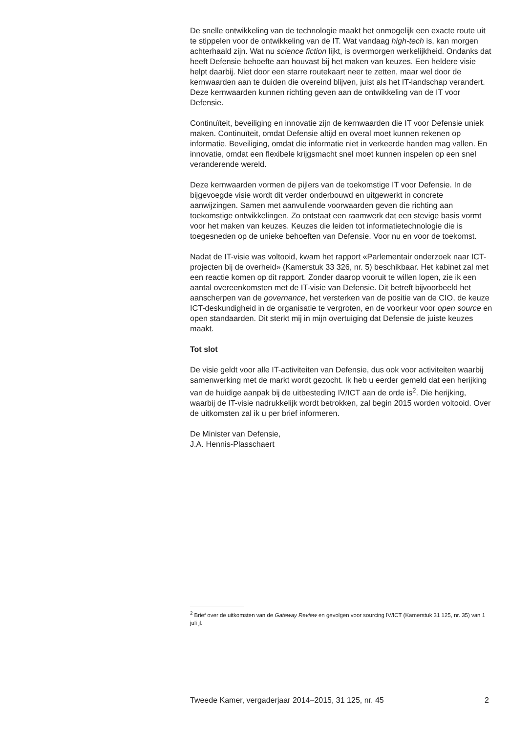De snelle ontwikkeling van de technologie maakt het onmogelijk een exacte route uit te stippelen voor de ontwikkeling van de IT. Wat vandaag high-tech is, kan morgen achterhaald zijn. Wat nu science fiction lijkt, is overmorgen werkelijkheid. Ondanks dat heeft Defensie behoefte aan houvast bij het maken van keuzes. Een heldere visie helpt daarbij. Niet door een starre routekaart neer te zetten, maar wel door de kernwaarden aan te duiden die overeind blijven, juist als het IT-landschap verandert. Deze kernwaarden kunnen richting geven aan de ontwikkeling van de IT voor Defensie.
Continuïteit, beveiliging en innovatie zijn de kernwaarden die IT voor Defensie uniek maken. Continuïteit, omdat Defensie altijd en overal moet kunnen rekenen op informatie. Beveiliging, omdat die informatie niet in verkeerde handen mag vallen. En innovatie, omdat een flexibele krijgsmacht snel moet kunnen inspelen op een snel veranderende wereld.
Deze kernwaarden vormen de pijlers van de toekomstige IT voor Defensie. In de bijgevoegde visie wordt dit verder onderbouwd en uitgewerkt in concrete aanwijzingen. Samen met aanvullende voorwaarden geven die richting aan toekomstige ontwikkelingen. Zo ontstaat een raamwerk dat een stevige basis vormt voor het maken van keuzes. Keuzes die leiden tot informatietechnologie die is toegesneden op de unieke behoeften van Defensie. Voor nu en voor de toekomst.
Nadat de IT-visie was voltooid, kwam het rapport «Parlementair onderzoek naar ICT-projecten bij de overheid» (Kamerstuk 33 326, nr. 5) beschikbaar. Het kabinet zal met een reactie komen op dit rapport. Zonder daarop vooruit te willen lopen, zie ik een aantal overeenkomsten met de IT-visie van Defensie. Dit betreft bijvoorbeeld het aanscherpen van de governance, het versterken van de positie van de CIO, de keuze ICT-deskundigheid in de organisatie te vergroten, en de voorkeur voor open source en open standaarden. Dit sterkt mij in mijn overtuiging dat Defensie de juiste keuzes maakt.
Tot slot
De visie geldt voor alle IT-activiteiten van Defensie, dus ook voor activiteiten waarbij samenwerking met de markt wordt gezocht. Ik heb u eerder gemeld dat een herijking van de huidige aanpak bij de uitbesteding IV/ICT aan de orde is<sup>2</sup>. Die herijking, waarbij de IT-visie nadrukkelijk wordt betrokken, zal begin 2015 worden voltooid. Over de uitkomsten zal ik u per brief informeren.
De Minister van Defensie,
J.A. Hennis-Plasschaert
<sup>2</sup> Brief over de uitkomsten van de Gateway Review en gevolgen voor sourcing IV/ICT (Kamerstuk 31 125, nr. 35) van 1 juli jl.
Tweede Kamer, vergaderjaar 2014–2015, 31 125, nr. 45 2